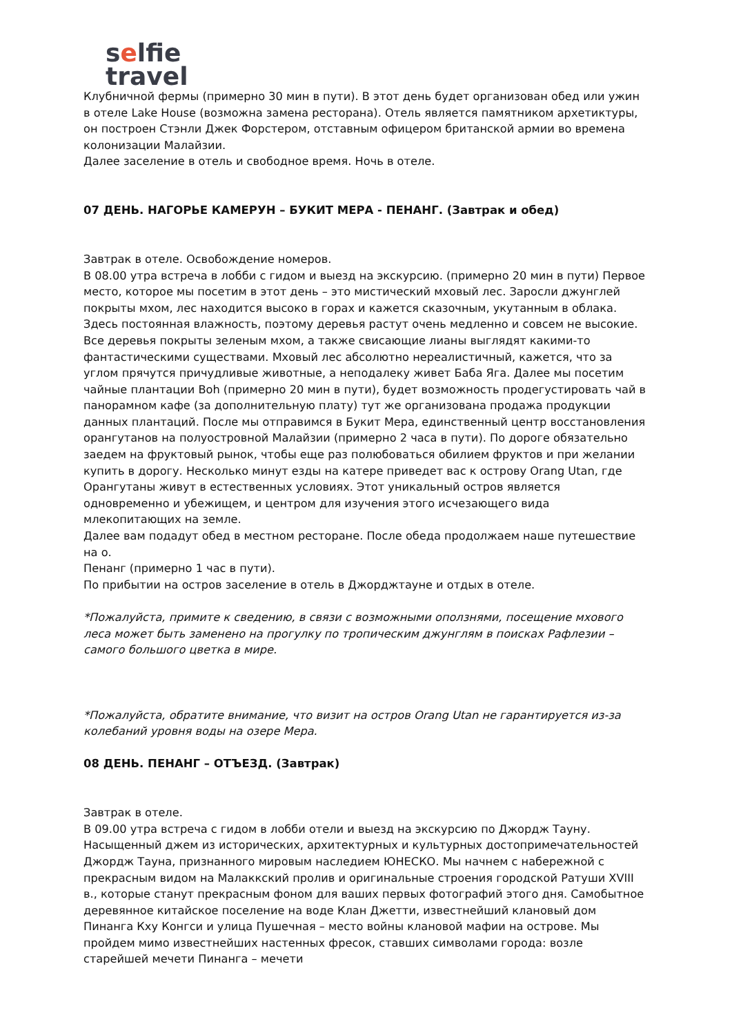selfie
travel
Клубничной фермы (примерно 30 мин в пути). В этот день будет организован обед или ужин в отеле Lake House (возможна замена ресторана). Отель является памятником архетиктуры, он построен Стэнли Джек Форстером, отставным офицером британской армии во времена колонизации Малайзии.
Далее заселение в отель и свободное время. Ночь в отеле.
07 ДЕНЬ. НАГОРЬЕ КАМЕРУН – БУКИТ МЕРА - ПЕНАНГ. (Завтрак и обед)
Завтрак в отеле. Освобождение номеров.
В 08.00 утра встреча в лобби с гидом и выезд на экскурсию. (примерно 20 мин в пути) Первое место, которое мы посетим в этот день – это мистический мховый лес. Заросли джунглей покрыты мхом, лес находится высоко в горах и кажется сказочным, укутанным в облака. Здесь постоянная влажность, поэтому деревья растут очень медленно и совсем не высокие. Все деревья покрыты зеленым мхом, а также свисающие лианы выглядят какими-то фантастическими существами. Мховый лес абсолютно нереалистичный, кажется, что за углом прячутся причудливые животные, а неподалеку живет Баба Яга. Далее мы посетим чайные плантации Boh (примерно 20 мин в пути), будет возможность продегустировать чай в панорамном кафе (за дополнительную плату) тут же организована продажа продукции данных плантаций. После мы отправимся в Букит Мера, единственный центр восстановления орангутанов на полуостровной Малайзии (примерно 2 часа в пути). По дороге обязательно заедем на фруктовый рынок, чтобы еще раз полюбоваться обилием фруктов и при желании купить в дорогу. Несколько минут езды на катере приведет вас к острову Orang Utan, где Орангутаны живут в естественных условиях. Этот уникальный остров является одновременно и убежищем, и центром для изучения этого исчезающего вида млекопитающих на земле.
Далее вам подадут обед в местном ресторане. После обеда продолжаем наше путешествие на о.
Пенанг (примерно 1 час в пути).
По прибытии на остров заселение в отель в Джорджтауне и отдых в отеле.
*Пожалуйста, примите к сведению, в связи с возможными оползнями, посещение мхового леса может быть заменено на прогулку по тропическим джунглям в поисках Рафлезии – самого большого цветка в мире.
*Пожалуйста, обратите внимание, что визит на остров Orang Utan не гарантируется из-за колебаний уровня воды на озере Мера.
08 ДЕНЬ. ПЕНАНГ – ОТЪЕЗД. (Завтрак)
Завтрак в отеле.
В 09.00 утра встреча с гидом в лобби отели и выезд на экскурсию по Джордж Тауну. Насыщенный джем из исторических, архитектурных и культурных достопримечательностей Джордж Тауна, признанного мировым наследием ЮНЕСКО. Мы начнем с набережной с прекрасным видом на Малаккский пролив и оригинальные строения городской Ратуши XVIII в., которые станут прекрасным фоном для ваших первых фотографий этого дня. Самобытное деревянное китайское поселение на воде Клан Джетти, известнейший клановый дом Пинанга Кху Конгси и улица Пушечная – место войны клановой мафии на острове. Мы пройдем мимо известнейших настенных фресок, ставших символами города: возле старейшей мечети Пинанга – мечети